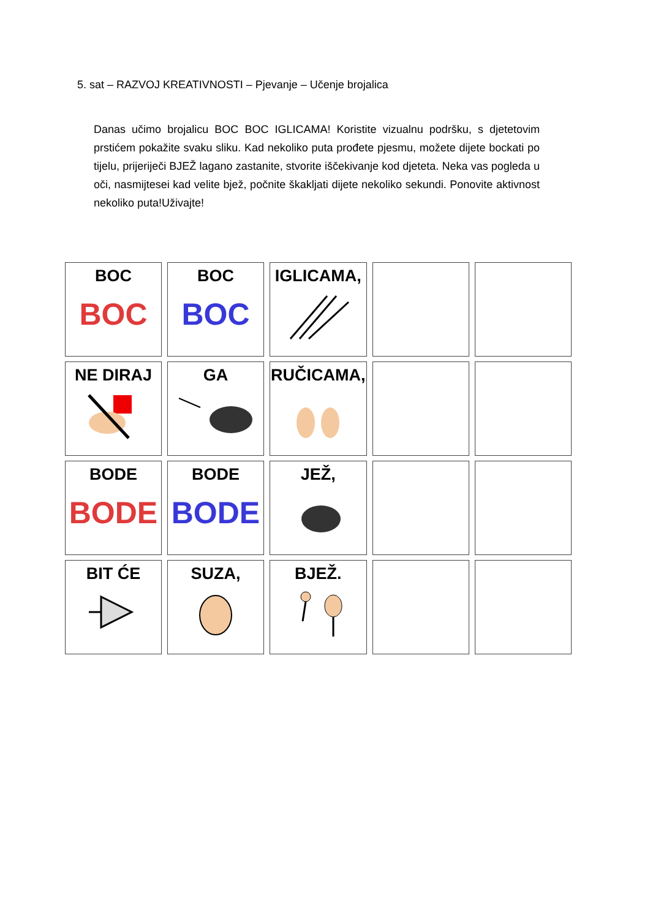5. sat – RAZVOJ KREATIVNOSTI – Pjevanje – Učenje brojalica
Danas učimo brojalicu BOC BOC IGLICAMA! Koristite vizualnu podršku, s djetetovim prstićem pokažite svaku sliku. Kad nekoliko puta prođete pjesmu, možete dijete bockati po tijelu, prijeriječi BJEŽ lagano zastanite, stvorite iščekivanje kod djeteta. Neka vas pogleda u oči, nasmijtesei kad velite bjež, počnite škakljati dijete nekoliko sekundi. Ponovite aktivnost nekoliko puta!Uživajte!
| BOC BOC | BOC BOC | IGLICAMA, | | |
| NE DIRAJ | GA | RUČICAMA, | | |
| BODE BODE | BODE BODE | JEŽ, | | |
| BIT ĆE | SUZA, | BJEŽ. | | |